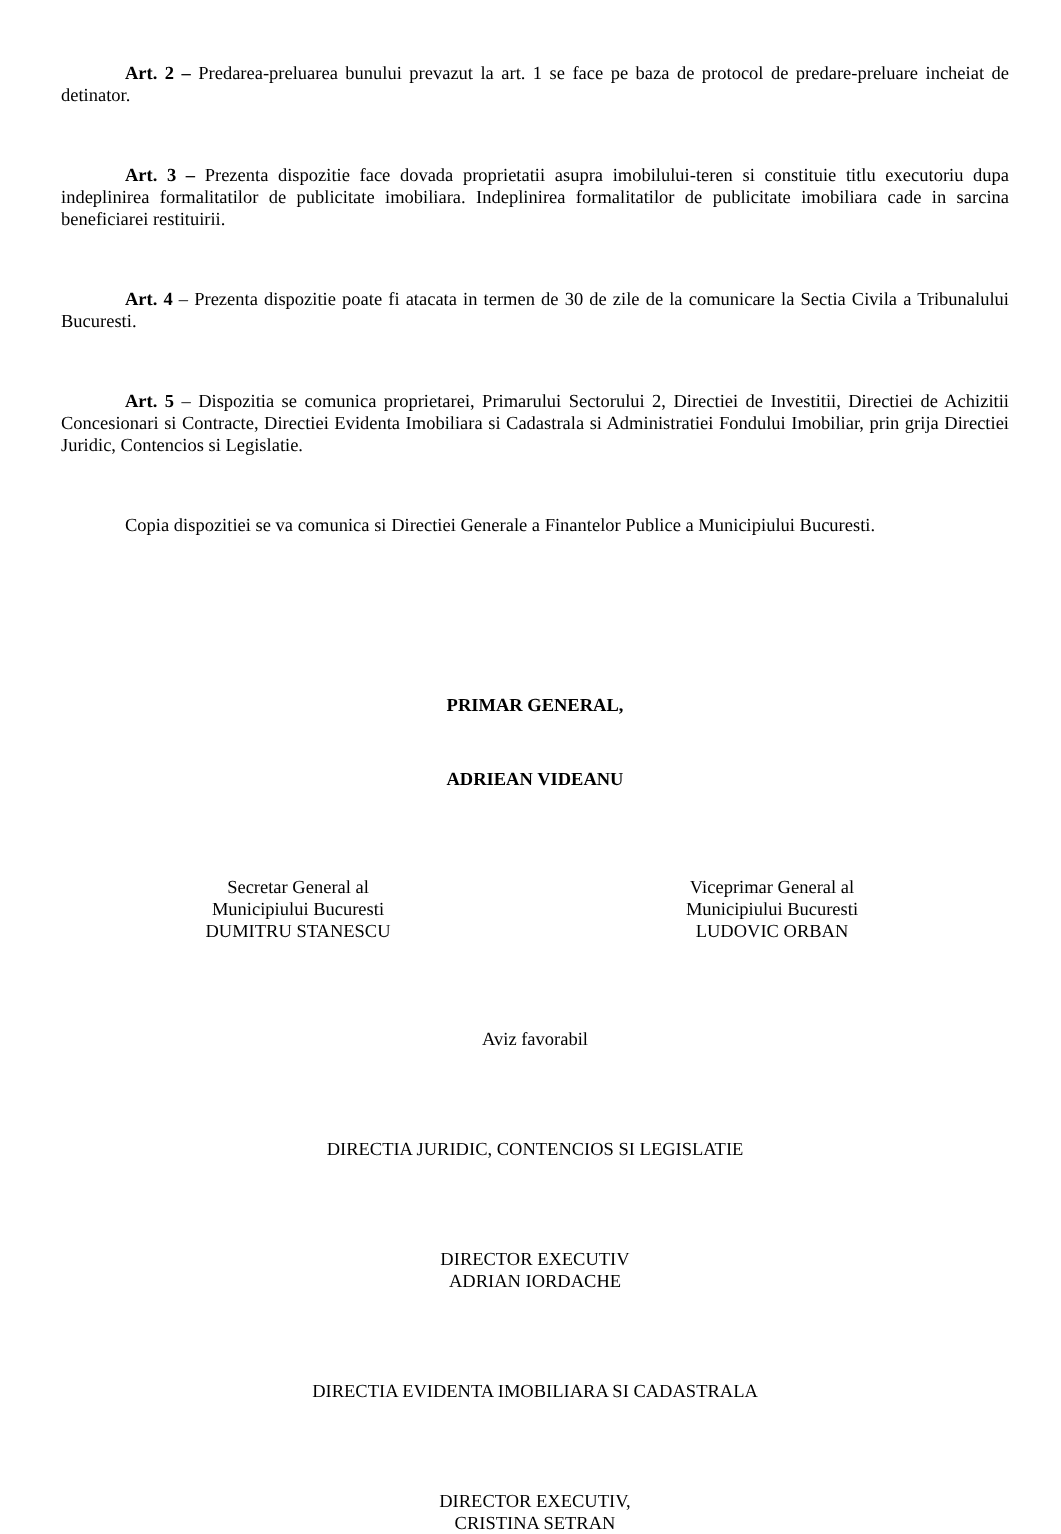Art. 2 – Predarea-preluarea bunului prevazut la art. 1 se face pe baza de protocol de predare-preluare incheiat de detinator.
Art. 3 – Prezenta dispozitie face dovada proprietatii asupra imobilului-teren si constituie titlu executoriu dupa indeplinirea formalitatilor de publicitate imobiliara. Indeplinirea formalitatilor de publicitate imobiliara cade in sarcina beneficiarei restituirii.
Art. 4 – Prezenta dispozitie poate fi atacata in termen de 30 de zile de la comunicare la Sectia Civila a Tribunalului Bucuresti.
Art. 5 – Dispozitia se comunica proprietarei, Primarului Sectorului 2, Directiei de Investitii, Directiei de Achizitii Concesionari si Contracte, Directiei Evidenta Imobiliara si Cadastrala si Administratiei Fondului Imobiliar, prin grija Directiei Juridic, Contencios si Legislatie.
Copia dispozitiei se va comunica si Directiei Generale a Finantelor Publice a Municipiului Bucuresti.
PRIMAR GENERAL,
ADRIEAN VIDEANU
Secretar General al
Municipiului Bucuresti
DUMITRU STANESCU
Viceprimar General al
Municipiului Bucuresti
LUDOVIC ORBAN
Aviz favorabil
DIRECTIA JURIDIC, CONTENCIOS SI LEGISLATIE
DIRECTOR EXECUTIV
ADRIAN IORDACHE
DIRECTIA EVIDENTA IMOBILIARA SI CADASTRALA
DIRECTOR EXECUTIV,
CRISTINA SETRAN